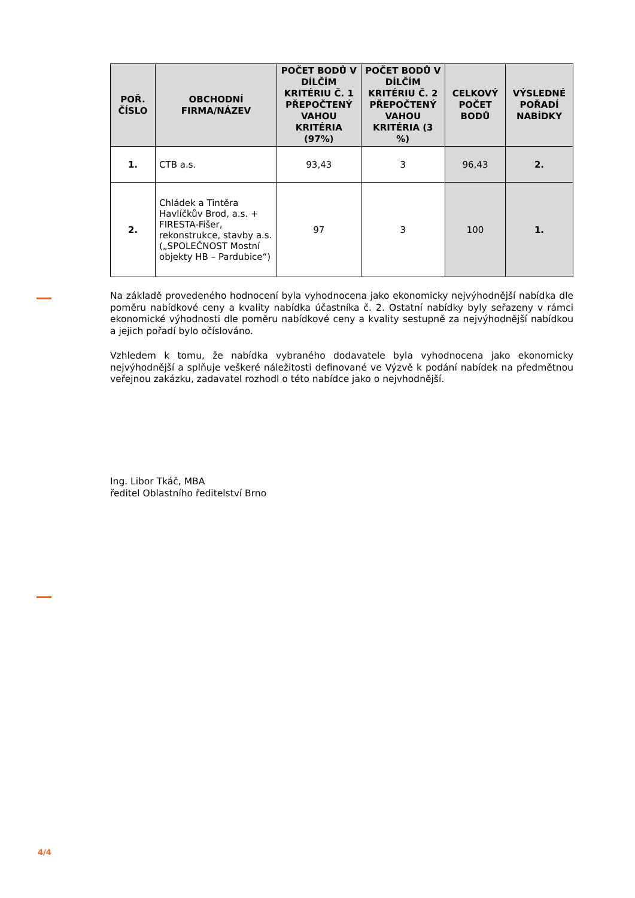| POŘ. ČÍSLO | OBCHODNÍ FIRMA/NÁZEV | POČET BODŮ V DÍLČÍM KRITÉRIU Č. 1 PŘEPOČTENÝ VAHOU KRITÉRIA (97%) | POČET BODŮ V DÍLČÍM KRITÉRIU Č. 2 PŘEPOČTENÝ VAHOU KRITÉRIA (3 %) | CELKOVÝ POČET BODŮ | VÝSLEDNÉ POŘADÍ NABÍDKY |
| --- | --- | --- | --- | --- | --- |
| 1. | CTB a.s. | 93,43 | 3 | 96,43 | 2. |
| 2. | Chládek a Tintěra Havlíčkův Brod, a.s. + FIRESTA-Fišer, rekonstrukce, stavby a.s. („SPOLEČNOST Mostní objekty HB – Pardubice“) | 97 | 3 | 100 | 1. |
Na základě provedeného hodnocení byla vyhodnocena jako ekonomicky nejvýhodnější nabídka dle poměru nabídkové ceny a kvality nabídka účastníka č. 2. Ostatní nabídky byly seřazeny v rámci ekonomické výhodnosti dle poměru nabídkové ceny a kvality sestupně za nejvýhodnější nabídkou a jejich pořadí bylo očíslováno.
Vzhledem k tomu, že nabídka vybraného dodavatele byla vyhodnocena jako ekonomicky nejvýhodnější a splňuje veškeré náležitosti definované ve Výzvě k podání nabídek na předmětnou veřejnou zakázku, zadavatel rozhodl o této nabídce jako o nejvhodnější.
Ing. Libor Tkáč, MBA
ředitel Oblastního ředitelství Brno
4/4